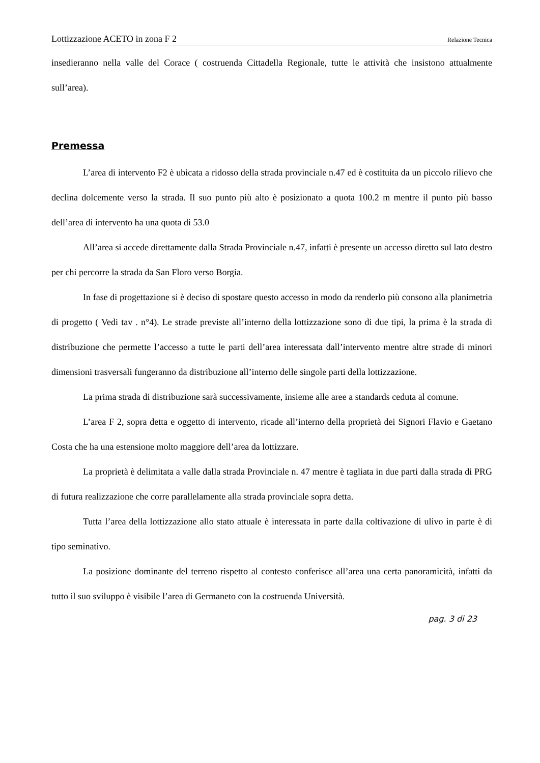Lottizzazione ACETO in zona F 2 Relazione Tecnica
insedieranno nella valle del Corace ( costruenda Cittadella Regionale, tutte le attività che insistono attualmente sull’area).
Premessa
L’area di intervento F2 è ubicata a ridosso della strada provinciale n.47 ed è costituita da un piccolo rilievo che declina dolcemente verso la strada. Il suo punto più alto è posizionato a quota 100.2 m mentre il punto più basso dell’area di intervento ha una quota di 53.0
All’area si accede direttamente dalla Strada Provinciale n.47, infatti è presente un accesso diretto sul lato destro per chi percorre la strada da San Floro verso Borgia.
In fase di progettazione si è deciso di spostare questo accesso in modo da renderlo più consono alla planimetria di progetto ( Vedi tav . n°4). Le strade previste all’interno della lottizzazione sono di due tipi, la prima è la strada di distribuzione che permette l’accesso a tutte le parti dell’area interessata dall’intervento mentre altre strade di minori dimensioni trasversali fungeranno da distribuzione all’interno delle singole parti della lottizzazione.
La prima strada di distribuzione sarà successivamente, insieme alle aree a standards ceduta al comune.
L’area F 2, sopra detta e oggetto di intervento, ricade all’interno della proprietà dei Signori Flavio e Gaetano Costa che ha una estensione molto maggiore dell’area da lottizzare.
La proprietà è delimitata a valle dalla strada Provinciale n. 47 mentre è tagliata in due parti dalla strada di PRG di futura realizzazione che corre parallelamente alla strada provinciale sopra detta.
Tutta l’area della lottizzazione allo stato attuale è interessata in parte dalla coltivazione di ulivo in parte è di tipo seminativo.
La posizione dominante del terreno rispetto al contesto conferisce all’area una certa panoramicità, infatti da tutto il suo sviluppo è visibile l’area di Germaneto con la costruenda Università.
pag. 3 di 23